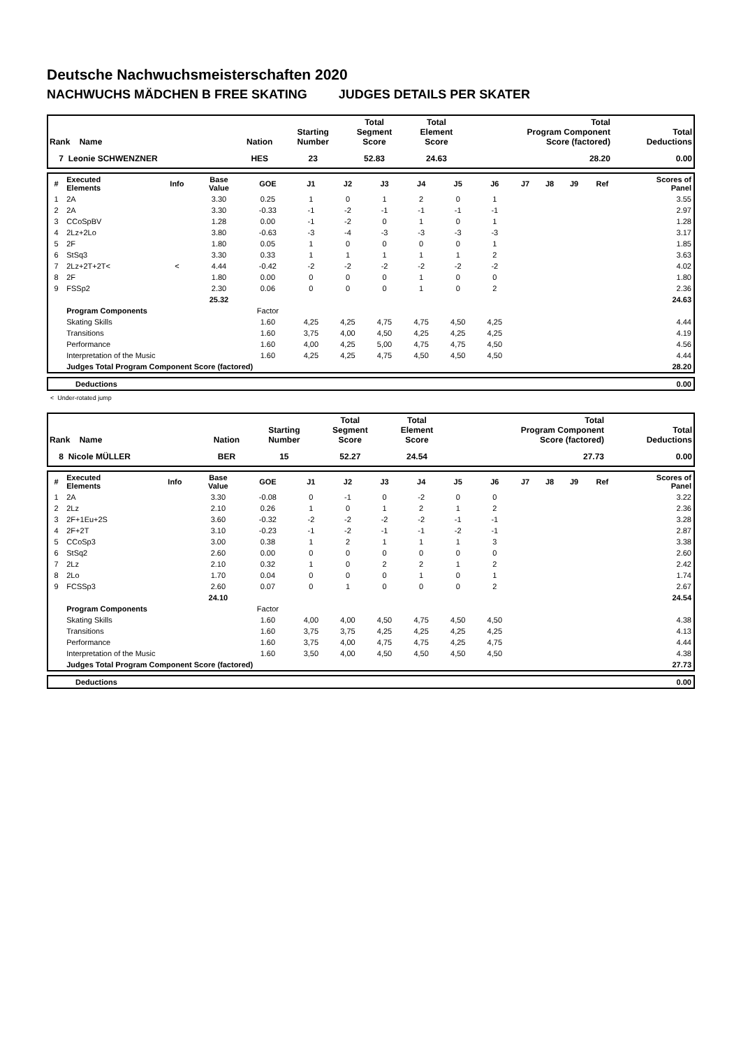Deutsche Nachwuchsmeisterschaften 2020
NACHWUCHS MÄDCHEN B FREE SKATING JUDGES DETAILS PER SKATER
| Rank Name | Nation | Starting Number | Total Segment Score | Total Element Score | Total Program Component Score (factored) | Total Deductions |
| --- | --- | --- | --- | --- | --- | --- |
| 7 Leonie SCHWENZNER | HES | 23 | 52.83 | 24.63 | 28.20 | 0.00 |
| # | Executed Elements | Info | Base Value | GOE | J1 | J2 | J3 | J4 | J5 | J6 | J7 | J8 | J9 | Ref | Scores of Panel |
| --- | --- | --- | --- | --- | --- | --- | --- | --- | --- | --- | --- | --- | --- | --- | --- |
| 1 | 2A | | 3.30 | 0.25 | 1 | 0 | 1 | 2 | 0 | 1 | | | | | 3.55 |
| 2 | 2A | | 3.30 | -0.33 | -1 | -2 | -1 | -1 | -1 | -1 | | | | | 2.97 |
| 3 | CCoSpBV | | 1.28 | 0.00 | -1 | -2 | 0 | 1 | 0 | 1 | | | | | 1.28 |
| 4 | 2Lz+2Lo | | 3.80 | -0.63 | -3 | -4 | -3 | -3 | -3 | -3 | | | | | 3.17 |
| 5 | 2F | | 1.80 | 0.05 | 1 | 0 | 0 | 0 | 0 | 1 | | | | | 1.85 |
| 6 | StSq3 | | 3.30 | 0.33 | 1 | 1 | 1 | 1 | 1 | 2 | | | | | 3.63 |
| 7 | 2Lz+2T+2T< | < | 4.44 | -0.42 | -2 | -2 | -2 | -2 | -2 | -2 | | | | | 4.02 |
| 8 | 2F | | 1.80 | 0.00 | 0 | 0 | 0 | 1 | 0 | 0 | | | | | 1.80 |
| 9 | FSSp2 | | 2.30 | 0.06 | 0 | 0 | 0 | 1 | 0 | 2 | | | | | 2.36 |
| | | | 25.32 | | | | | | | | | | | | 24.63 |
| | Program Components | | | Factor | | | | | | | | | | | |
| | Skating Skills | | | 1.60 | 4,25 | 4,25 | 4,75 | 4,75 | 4,50 | 4,25 | | | | | 4.44 |
| | Transitions | | | 1.60 | 3,75 | 4,00 | 4,50 | 4,25 | 4,25 | 4,25 | | | | | 4.19 |
| | Performance | | | 1.60 | 4,00 | 4,25 | 5,00 | 4,75 | 4,75 | 4,50 | | | | | 4.56 |
| | Interpretation of the Music | | | 1.60 | 4,25 | 4,25 | 4,75 | 4,50 | 4,50 | 4,50 | | | | | 4.44 |
| | Judges Total Program Component Score (factored) | | | | | | | | | | | | | | 28.20 |
| | Deductions | 0.00 |
< Under-rotated jump
| Rank Name | Nation | Starting Number | Total Segment Score | Total Element Score | Total Program Component Score (factored) | Total Deductions |
| --- | --- | --- | --- | --- | --- | --- |
| 8 Nicole MÜLLER | BER | 15 | 52.27 | 24.54 | 27.73 | 0.00 |
| # | Executed Elements | Info | Base Value | GOE | J1 | J2 | J3 | J4 | J5 | J6 | J7 | J8 | J9 | Ref | Scores of Panel |
| --- | --- | --- | --- | --- | --- | --- | --- | --- | --- | --- | --- | --- | --- | --- | --- |
| 1 | 2A | | 3.30 | -0.08 | 0 | -1 | 0 | -2 | 0 | 0 | | | | | 3.22 |
| 2 | 2Lz | | 2.10 | 0.26 | 1 | 0 | 1 | 2 | 1 | 2 | | | | | 2.36 |
| 3 | 2F+1Eu+2S | | 3.60 | -0.32 | -2 | -2 | -2 | -2 | -1 | -1 | | | | | 3.28 |
| 4 | 2F+2T | | 3.10 | -0.23 | -1 | -2 | -1 | -1 | -2 | -1 | | | | | 2.87 |
| 5 | CCoSp3 | | 3.00 | 0.38 | 1 | 2 | 1 | 1 | 1 | 3 | | | | | 3.38 |
| 6 | StSq2 | | 2.60 | 0.00 | 0 | 0 | 0 | 0 | 0 | 0 | | | | | 2.60 |
| 7 | 2Lz | | 2.10 | 0.32 | 1 | 0 | 2 | 2 | 1 | 2 | | | | | 2.42 |
| 8 | 2Lo | | 1.70 | 0.04 | 0 | 0 | 0 | 1 | 0 | 1 | | | | | 1.74 |
| 9 | FCSSp3 | | 2.60 | 0.07 | 0 | 1 | 0 | 0 | 0 | 2 | | | | | 2.67 |
| | | | 24.10 | | | | | | | | | | | | 24.54 |
| | Program Components | | | Factor | | | | | | | | | | | |
| | Skating Skills | | | 1.60 | 4,00 | 4,00 | 4,50 | 4,75 | 4,50 | 4,50 | | | | | 4.38 |
| | Transitions | | | 1.60 | 3,75 | 3,75 | 4,25 | 4,25 | 4,25 | 4,25 | | | | | 4.13 |
| | Performance | | | 1.60 | 3,75 | 4,00 | 4,75 | 4,75 | 4,25 | 4,75 | | | | | 4.44 |
| | Interpretation of the Music | | | 1.60 | 3,50 | 4,00 | 4,50 | 4,50 | 4,50 | 4,50 | | | | | 4.38 |
| | Judges Total Program Component Score (factored) | | | | | | | | | | | | | | 27.73 |
| | Deductions | 0.00 |